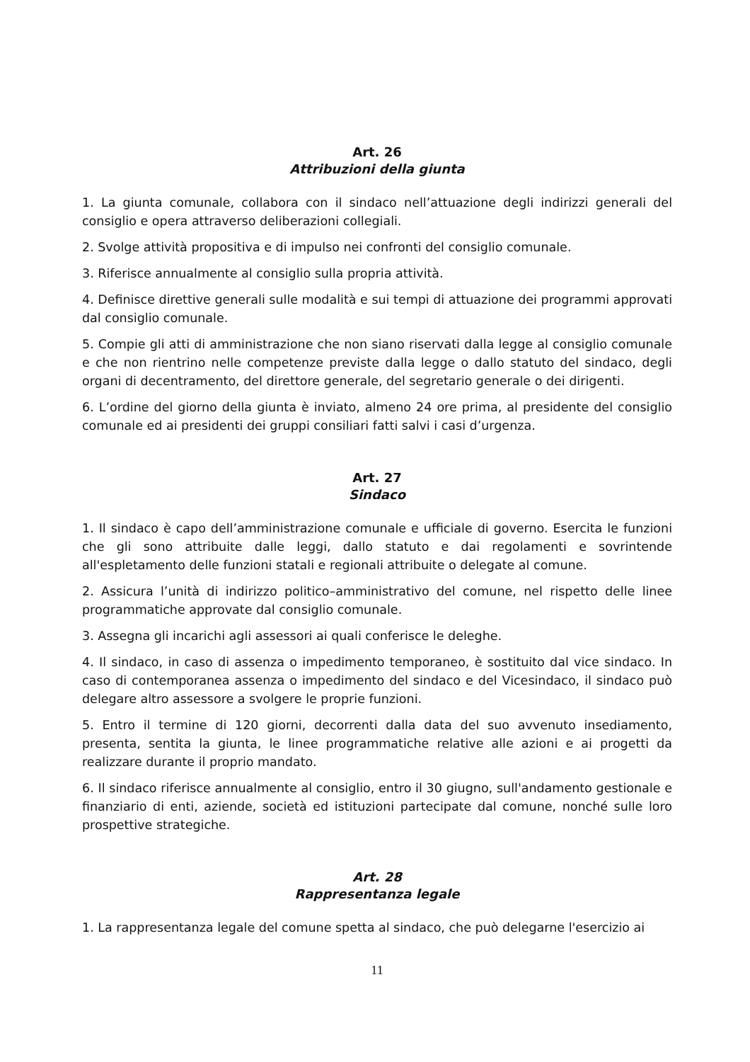Art. 26
Attribuzioni della giunta
1. La giunta comunale, collabora con il sindaco nell’attuazione degli indirizzi generali del consiglio e opera attraverso deliberazioni collegiali.
2. Svolge attività propositiva e di impulso nei confronti del consiglio comunale.
3. Riferisce annualmente al consiglio sulla propria attività.
4. Definisce direttive generali sulle modalità e sui tempi di attuazione dei programmi approvati dal consiglio comunale.
5. Compie gli atti di amministrazione che non siano riservati dalla legge al consiglio comunale e che non rientrino nelle competenze previste dalla legge o dallo statuto del sindaco, degli organi di decentramento, del direttore generale, del segretario generale o dei dirigenti.
6. L’ordine del giorno della giunta è inviato, almeno 24 ore prima, al presidente del consiglio comunale ed ai presidenti dei gruppi consiliari fatti salvi i casi d’urgenza.
Art. 27
Sindaco
1. Il sindaco è capo dell’amministrazione comunale e ufficiale di governo. Esercita le funzioni che gli sono attribuite dalle leggi, dallo statuto e dai regolamenti e sovrintende all'espletamento delle funzioni statali e regionali attribuite o delegate al comune.
2. Assicura l’unità di indirizzo politico–amministrativo del comune, nel rispetto delle linee programmatiche approvate dal consiglio comunale.
3. Assegna gli incarichi agli assessori ai quali conferisce le deleghe.
4. Il sindaco, in caso di assenza o impedimento temporaneo, è sostituito dal vice sindaco. In caso di contemporanea assenza o impedimento del sindaco e del Vicesindaco, il sindaco può delegare altro assessore a svolgere le proprie funzioni.
5. Entro il termine di 120 giorni, decorrenti dalla data del suo avvenuto insediamento, presenta, sentita la giunta, le linee programmatiche relative alle azioni e ai progetti da realizzare durante il proprio mandato.
6. Il sindaco riferisce annualmente al consiglio, entro il 30 giugno, sull'andamento gestionale e finanziario di enti, aziende, società ed istituzioni partecipate dal comune, nonché sulle loro prospettive strategiche.
Art. 28
Rappresentanza legale
1. La rappresentanza legale del comune spetta al sindaco, che può delegarne l'esercizio ai
11